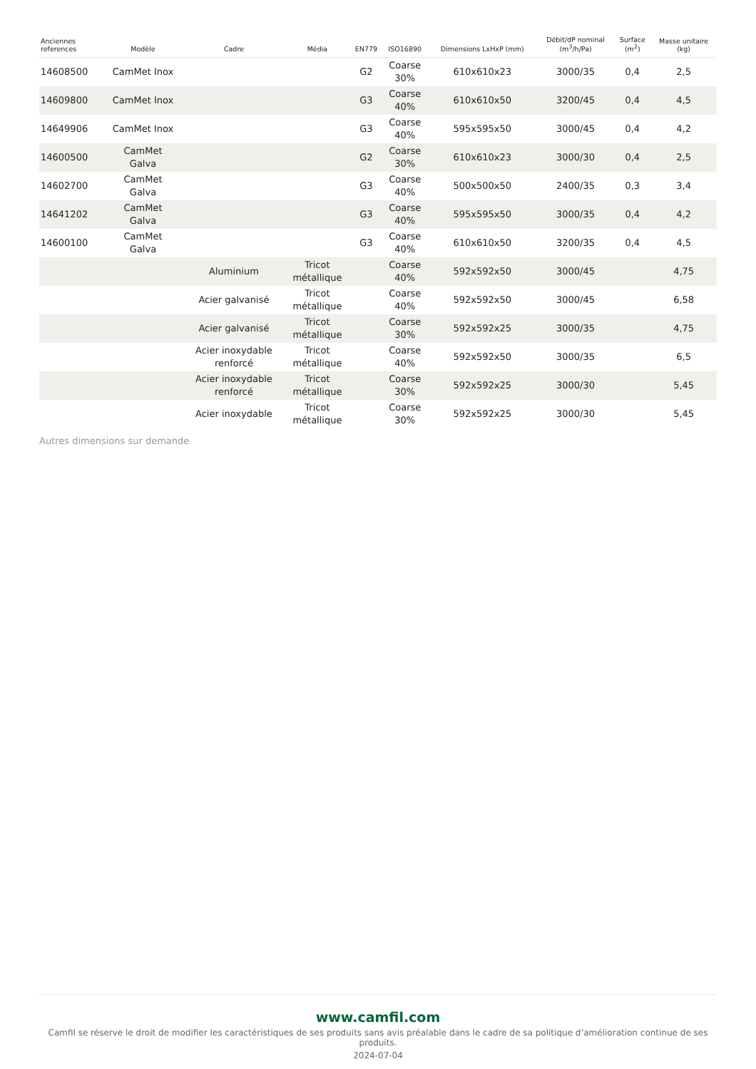| Anciennes references | Modèle | Cadre | Média | EN779 | ISO16890 | Dimensions LxHxP (mm) | Débit/dP nominal (m<sup>3</sup>/h/Pa) | Surface (m<sup>2</sup>) | Masse unitaire (kg) |
| --- | --- | --- | --- | --- | --- | --- | --- | --- | --- |
| 14608500 | CamMet Inox | | | G2 | Coarse 30% | 610x610x23 | 3000/35 | 0,4 | 2,5 |
| 14609800 | CamMet Inox | | | G3 | Coarse 40% | 610x610x50 | 3200/45 | 0,4 | 4,5 |
| 14649906 | CamMet Inox | | | G3 | Coarse 40% | 595x595x50 | 3000/45 | 0,4 | 4,2 |
| 14600500 | CamMet Galva | | | G2 | Coarse 30% | 610x610x23 | 3000/30 | 0,4 | 2,5 |
| 14602700 | CamMet Galva | | | G3 | Coarse 40% | 500x500x50 | 2400/35 | 0,3 | 3,4 |
| 14641202 | CamMet Galva | | | G3 | Coarse 40% | 595x595x50 | 3000/35 | 0,4 | 4,2 |
| 14600100 | CamMet Galva | | | G3 | Coarse 40% | 610x610x50 | 3200/35 | 0,4 | 4,5 |
| | | Aluminium | Tricot métallique | | Coarse 40% | 592x592x50 | 3000/45 | | 4,75 |
| | | Acier galvanisé | Tricot métallique | | Coarse 40% | 592x592x50 | 3000/45 | | 6,58 |
| | | Acier galvanisé | Tricot métallique | | Coarse 30% | 592x592x25 | 3000/35 | | 4,75 |
| | | Acier inoxydable renforcé | Tricot métallique | | Coarse 40% | 592x592x50 | 3000/35 | | 6,5 |
| | | Acier inoxydable renforcé | Tricot métallique | | Coarse 30% | 592x592x25 | 3000/30 | | 5,45 |
| | | Acier inoxydable | Tricot métallique | | Coarse 30% | 592x592x25 | 3000/30 | | 5,45 |
Autres dimensions sur demande
www.camfil.com
Camfil se réserve le droit de modifier les caractéristiques de ses produits sans avis préalable dans le cadre de sa politique d’amélioration continue de ses produits.
2024-07-04